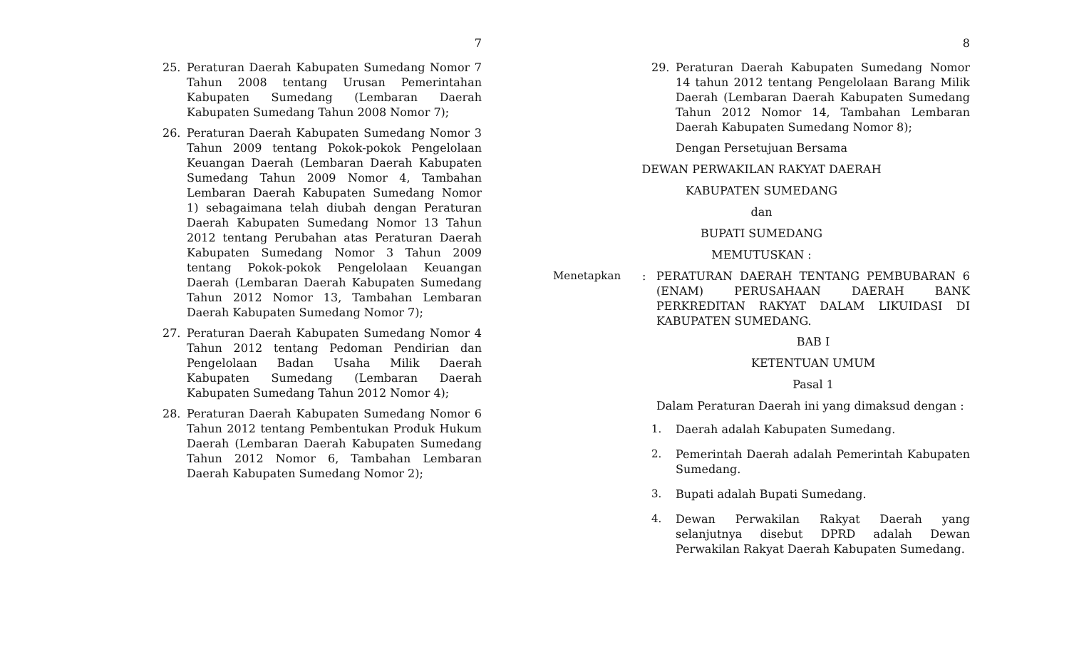7
25. Peraturan Daerah Kabupaten Sumedang Nomor 7 Tahun 2008 tentang Urusan Pemerintahan Kabupaten Sumedang (Lembaran Daerah Kabupaten Sumedang Tahun 2008 Nomor 7);
26. Peraturan Daerah Kabupaten Sumedang Nomor 3 Tahun 2009 tentang Pokok-pokok Pengelolaan Keuangan Daerah (Lembaran Daerah Kabupaten Sumedang Tahun 2009 Nomor 4, Tambahan Lembaran Daerah Kabupaten Sumedang Nomor 1) sebagaimana telah diubah dengan Peraturan Daerah Kabupaten Sumedang Nomor 13 Tahun 2012 tentang Perubahan atas Peraturan Daerah Kabupaten Sumedang Nomor 3 Tahun 2009 tentang Pokok-pokok Pengelolaan Keuangan Daerah (Lembaran Daerah Kabupaten Sumedang Tahun 2012 Nomor 13, Tambahan Lembaran Daerah Kabupaten Sumedang Nomor 7);
27. Peraturan Daerah Kabupaten Sumedang Nomor 4 Tahun 2012 tentang Pedoman Pendirian dan Pengelolaan Badan Usaha Milik Daerah Kabupaten Sumedang (Lembaran Daerah Kabupaten Sumedang Tahun 2012 Nomor 4);
28. Peraturan Daerah Kabupaten Sumedang Nomor 6 Tahun 2012 tentang Pembentukan Produk Hukum Daerah (Lembaran Daerah Kabupaten Sumedang Tahun 2012 Nomor 6, Tambahan Lembaran Daerah Kabupaten Sumedang Nomor 2);
8
29. Peraturan Daerah Kabupaten Sumedang Nomor 14 tahun 2012 tentang Pengelolaan Barang Milik Daerah (Lembaran Daerah Kabupaten Sumedang Tahun 2012 Nomor 14, Tambahan Lembaran Daerah Kabupaten Sumedang Nomor 8);
Dengan Persetujuan Bersama
DEWAN PERWAKILAN RAKYAT DAERAH
KABUPATEN SUMEDANG
dan
BUPATI SUMEDANG
MEMUTUSKAN :
Menetapkan : PERATURAN DAERAH TENTANG PEMBUBARAN 6 (ENAM) PERUSAHAAN DAERAH BANK PERKREDITAN RAKYAT DALAM LIKUIDASI DI KABUPATEN SUMEDANG.
BAB I
KETENTUAN UMUM
Pasal 1
Dalam Peraturan Daerah ini yang dimaksud dengan :
1. Daerah adalah Kabupaten Sumedang.
2. Pemerintah Daerah adalah Pemerintah Kabupaten Sumedang.
3. Bupati adalah Bupati Sumedang.
4. Dewan Perwakilan Rakyat Daerah yang selanjutnya disebut DPRD adalah Dewan Perwakilan Rakyat Daerah Kabupaten Sumedang.